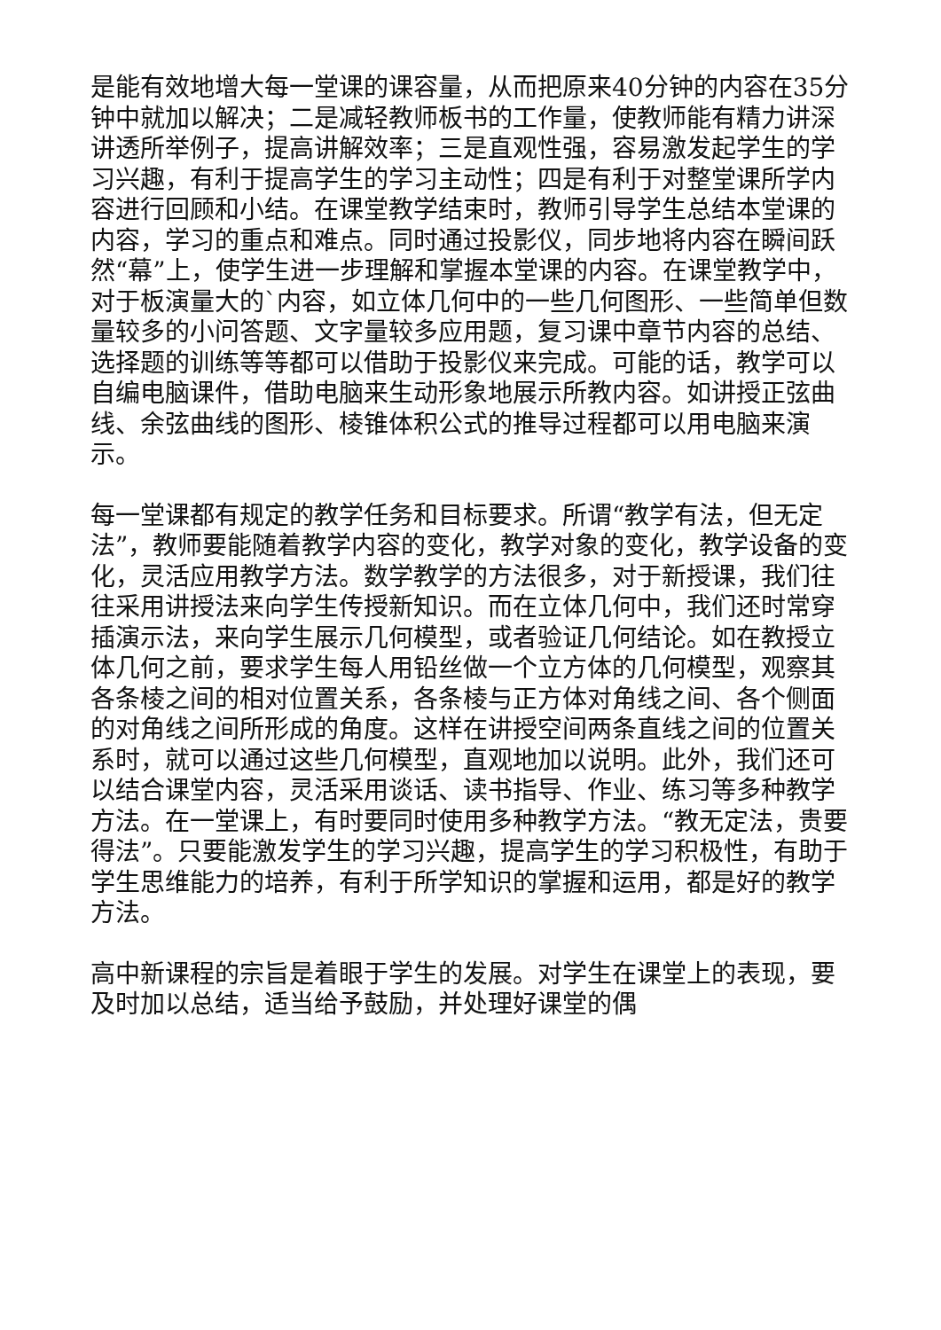是能有效地增大每一堂课的课容量，从而把原来40分钟的内容在35分钟中就加以解决；二是减轻教师板书的工作量，使教师能有精力讲深讲透所举例子，提高讲解效率；三是直观性强，容易激发起学生的学习兴趣，有利于提高学生的学习主动性；四是有利于对整堂课所学内容进行回顾和小结。在课堂教学结束时，教师引导学生总结本堂课的内容，学习的重点和难点。同时通过投影仪，同步地将内容在瞬间跃
然“幕”上，使学生进一步理解和掌握本堂课的内容。在课堂教学中，对于板演量大的`内容，如立体几何中的一些几何图形、一些简单但数量较多的小问答题、文字量较多应用题，复习课中章节内容的总结、选择题的训练等等都可以借助于投影仪来完成。可能的话，教学可以自编电脑课件，借助电脑来生动形象地展示所教内容。如讲授正弦曲线、余弦曲线的图形、棱锥体积公式的推导过程都可以用电脑来演示。
每一堂课都有规定的教学任务和目标要求。所谓“教学有法，但无定法”，教师要能随着教学内容的变化，教学对象的变化，教学设备的变化，灵活应用教学方法。数学教学的方法很多，对于新授课，我们往往采用讲授法来向学生传授新知识。而在立体几何中，我们还时常穿插演示法，来向学生展示几何模型，或者验证几何结论。如在教授立体几何之前，要求学生每人用铅丝做一个立方体的几何模型，观察其各条棱之间的相对位置关系，各条棱与正方体对角线之间、各个侧面的对角线之间所形成的角度。这样在讲授空间两条直线之间的位置关系时，就可以通过这些几何模型，直观地加以说明。此外，我们还可以结合课堂内容，灵活采用谈话、读书指导、作业、练习等多种教学方法。在一堂课上，有时要同时使用多种教学方法。“教无定法，贵要得法”。只要能激发学生的学习兴趣，提高学生的学习积极性，有助于学生思维能力的培养，有利于所学知识的掌握和运用，都是好的教学方法。
高中新课程的宗旨是着眼于学生的发展。对学生在课堂上的表现，要及时加以总结，适当给予鼓励，并处理好课堂的偶